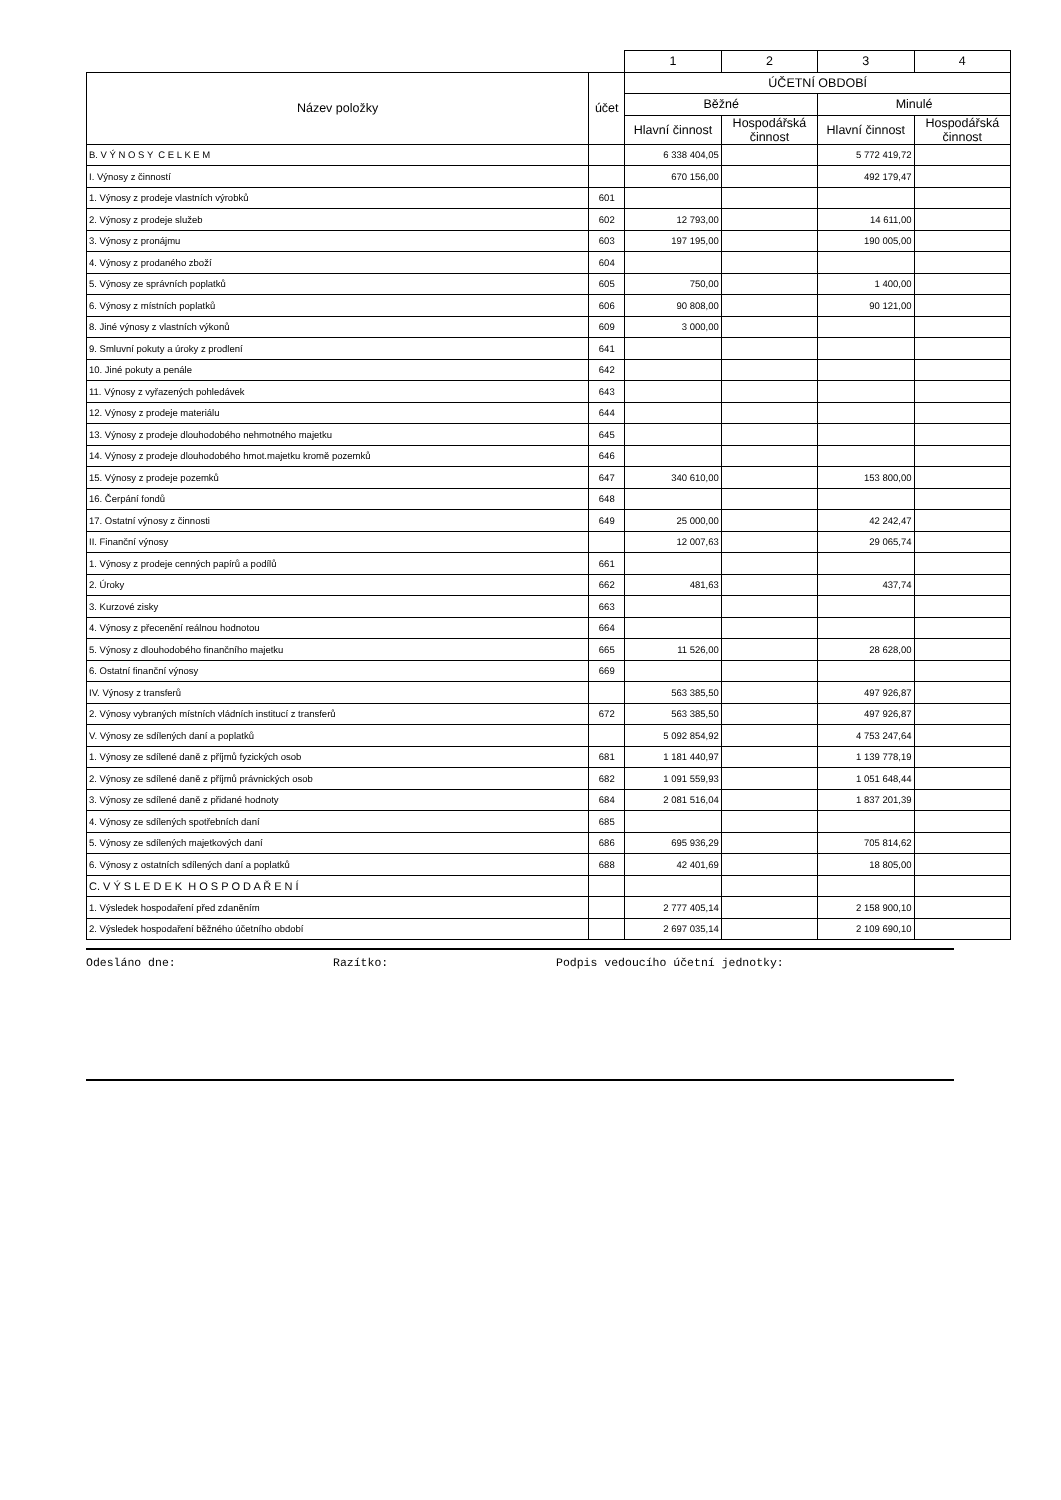| | | 1 | 2 | 3 | 4 |
| Název položky | účet | ÚČETNÍ OBDOBÍ | | | |
| | | Běžné | | Minulé | |
| | | Hlavní činnost | Hospodářská činnost | Hlavní činnost | Hospodářská činnost |
| B. V Ý N O S Y C E L K E M | | 6 338 404,05 | | 5 772 419,72 | |
| I. Výnosy z činností | | 670 156,00 | | 492 179,47 | |
| 1. Výnosy z prodeje vlastních výrobků | 601 | | | | |
| 2. Výnosy z prodeje služeb | 602 | 12 793,00 | | 14 611,00 | |
| 3. Výnosy z pronájmu | 603 | 197 195,00 | | 190 005,00 | |
| 4. Výnosy z prodaného zboží | 604 | | | | |
| 5. Výnosy ze správních poplatků | 605 | 750,00 | | 1 400,00 | |
| 6. Výnosy z místních poplatků | 606 | 90 808,00 | | 90 121,00 | |
| 8. Jiné výnosy z vlastních výkonů | 609 | 3 000,00 | | | |
| 9. Smluvní pokuty a úroky z prodlení | 641 | | | | |
| 10. Jiné pokuty a penále | 642 | | | | |
| 11. Výnosy z vyřazených pohledávek | 643 | | | | |
| 12. Výnosy z prodeje materiálu | 644 | | | | |
| 13. Výnosy z prodeje dlouhodobého nehmotného majetku | 645 | | | | |
| 14. Výnosy z prodeje dlouhodobého hmot.majetku kromě pozemků | 646 | | | | |
| 15. Výnosy z prodeje pozemků | 647 | 340 610,00 | | 153 800,00 | |
| 16. Čerpání fondů | 648 | | | | |
| 17. Ostatní výnosy z činnosti | 649 | 25 000,00 | | 42 242,47 | |
| II. Finanční výnosy | | 12 007,63 | | 29 065,74 | |
| 1. Výnosy z prodeje cenných papírů a podílů | 661 | | | | |
| 2. Úroky | 662 | 481,63 | | 437,74 | |
| 3. Kurzové zisky | 663 | | | | |
| 4. Výnosy z přecenění reálnou hodnotou | 664 | | | | |
| 5. Výnosy z dlouhodobého finančního majetku | 665 | 11 526,00 | | 28 628,00 | |
| 6. Ostatní finanční výnosy | 669 | | | | |
| IV. Výnosy z transferů | | 563 385,50 | | 497 926,87 | |
| 2. Výnosy vybraných místních vládních institucí z transferů | 672 | 563 385,50 | | 497 926,87 | |
| V. Výnosy ze sdílených daní a poplatků | | 5 092 854,92 | | 4 753 247,64 | |
| 1. Výnosy ze sdílené daně z příjmů fyzických osob | 681 | 1 181 440,97 | | 1 139 778,19 | |
| 2. Výnosy ze sdílené daně z příjmů právnických osob | 682 | 1 091 559,93 | | 1 051 648,44 | |
| 3. Výnosy ze sdílené daně z přidané hodnoty | 684 | 2 081 516,04 | | 1 837 201,39 | |
| 4. Výnosy ze sdílených spotřebních daní | 685 | | | | |
| 5. Výnosy ze sdílených majetkových daní | 686 | 695 936,29 | | 705 814,62 | |
| 6. Výnosy z ostatních sdílených daní a poplatků | 688 | 42 401,69 | | 18 805,00 | |
| C. V Ý S L E D E K H O S P O D A Ř E N Í | | | | | |
| 1. Výsledek hospodaření před zdaněním | | 2 777 405,14 | | 2 158 900,10 | |
| 2. Výsledek hospodaření běžného účetního období | | 2 697 035,14 | | 2 109 690,10 | |
Odesláno dne: Razítko: Podpis vedoucího účetní jednotky: